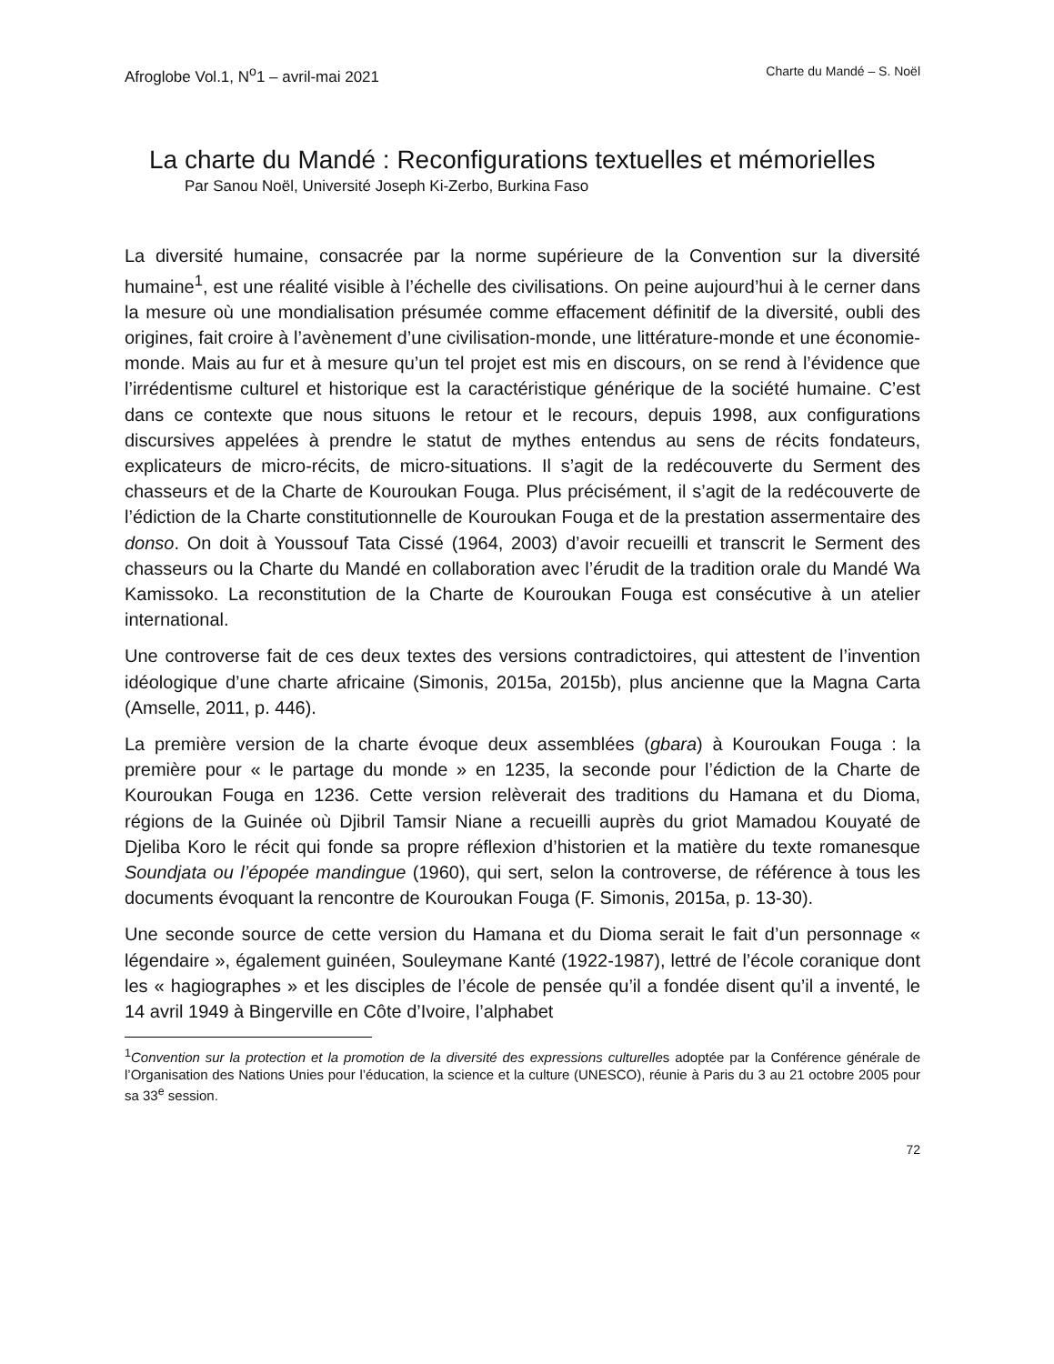Afroglobe Vol.1, N<sup>o</sup>1 – avril-mai 2021 Charte du Mandé – S. Noël
La charte du Mandé : Reconfigurations textuelles et mémorielles
Par Sanou Noël, Université Joseph Ki-Zerbo, Burkina Faso
La diversité humaine, consacrée par la norme supérieure de la Convention sur la diversité humaine<sup>1</sup>, est une réalité visible à l’échelle des civilisations. On peine aujourd’hui à le cerner dans la mesure où une mondialisation présumée comme effacement définitif de la diversité, oubli des origines, fait croire à l’avènement d’une civilisation-monde, une littérature-monde et une économie-monde. Mais au fur et à mesure qu’un tel projet est mis en discours, on se rend à l’évidence que l’irrédentisme culturel et historique est la caractéristique générique de la société humaine. C’est dans ce contexte que nous situons le retour et le recours, depuis 1998, aux configurations discursives appelées à prendre le statut de mythes entendus au sens de récits fondateurs, explicateurs de micro-récits, de micro-situations. Il s’agit de la redécouverte du Serment des chasseurs et de la Charte de Kouroukan Fouga. Plus précisément, il s’agit de la redécouverte de l’édiction de la Charte constitutionnelle de Kouroukan Fouga et de la prestation assermentaire des donso. On doit à Youssouf Tata Cissé (1964, 2003) d’avoir recueilli et transcrit le Serment des chasseurs ou la Charte du Mandé en collaboration avec l’érudit de la tradition orale du Mandé Wa Kamissoko. La reconstitution de la Charte de Kouroukan Fouga est consécutive à un atelier international.
Une controverse fait de ces deux textes des versions contradictoires, qui attestent de l’invention idéologique d’une charte africaine (Simonis, 2015a, 2015b), plus ancienne que la Magna Carta (Amselle, 2011, p. 446).
La première version de la charte évoque deux assemblées (gbara) à Kouroukan Fouga : la première pour « le partage du monde » en 1235, la seconde pour l’édiction de la Charte de Kouroukan Fouga en 1236. Cette version relèverait des traditions du Hamana et du Dioma, régions de la Guinée où Djibril Tamsir Niane a recueilli auprès du griot Mamadou Kouyaté de Djeliba Koro le récit qui fonde sa propre réflexion d’historien et la matière du texte romanesque Soundjata ou l’épopée mandingue (1960), qui sert, selon la controverse, de référence à tous les documents évoquant la rencontre de Kouroukan Fouga (F. Simonis, 2015a, p. 13-30).
Une seconde source de cette version du Hamana et du Dioma serait le fait d’un personnage « légendaire », également guinéen, Souleymane Kanté (1922-1987), lettré de l’école coranique dont les « hagiographes » et les disciples de l’école de pensée qu’il a fondée disent qu’il a inventé, le 14 avril 1949 à Bingerville en Côte d’Ivoire, l’alphabet
<sup>1</sup> Convention sur la protection et la promotion de la diversité des expressions culturelles adoptée par la Conférence générale de l’Organisation des Nations Unies pour l’éducation, la science et la culture (UNESCO), réunie à Paris du 3 au 21 octobre 2005 pour sa 33<sup>e</sup> session.
72